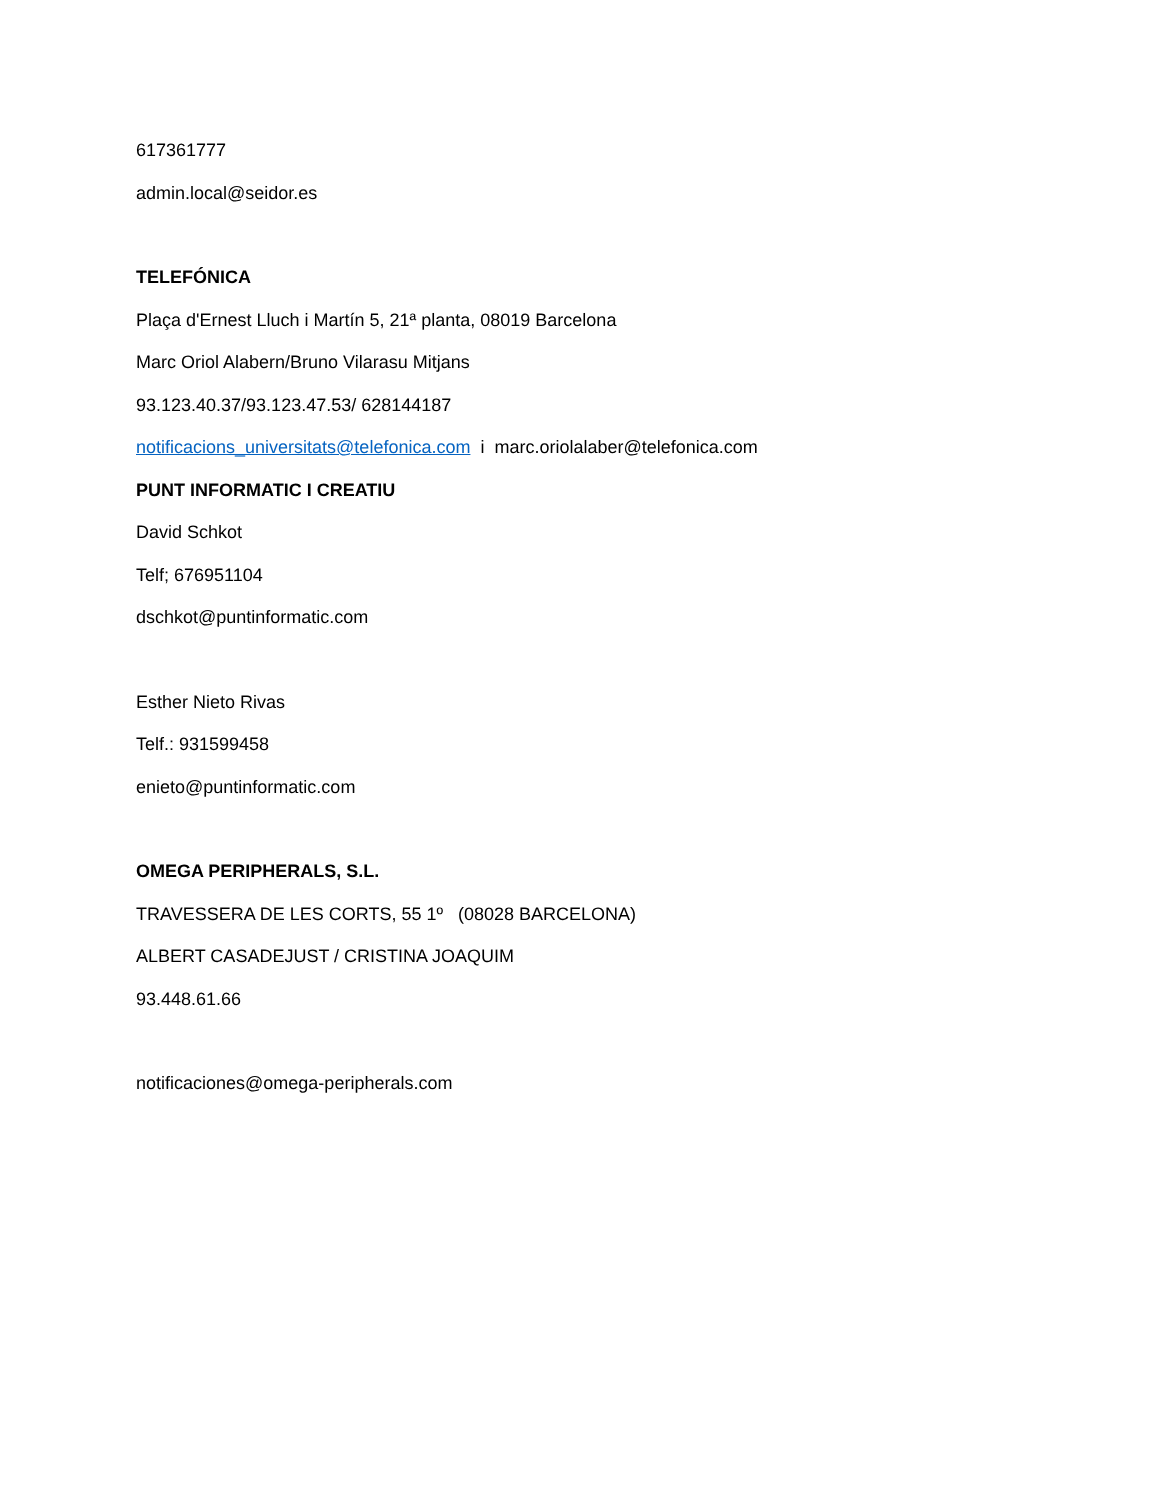617361777
admin.local@seidor.es
TELEFÓNICA
Plaça d'Ernest Lluch i Martín 5, 21ª planta, 08019 Barcelona
Marc Oriol Alabern/Bruno Vilarasu Mitjans
93.123.40.37/93.123.47.53/ 628144187
notificacions_universitats@telefonica.com i marc.oriolalaber@telefonica.com
PUNT INFORMATIC I CREATIU
David Schkot
Telf; 676951104
dschkot@puntinformatic.com
Esther Nieto Rivas
Telf.: 931599458
enieto@puntinformatic.com
OMEGA PERIPHERALS, S.L.
TRAVESSERA DE LES CORTS, 55 1º (08028 BARCELONA)
ALBERT CASADEJUST / CRISTINA JOAQUIM
93.448.61.66
notificaciones@omega-peripherals.com